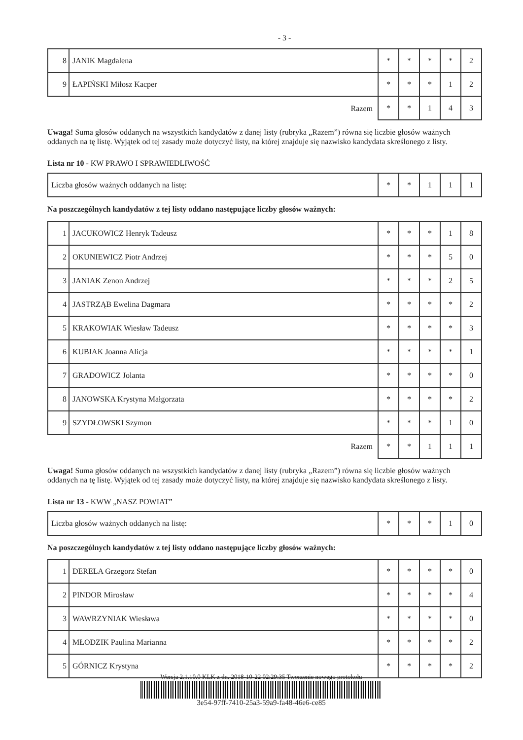- 3 -
| 8 | JANIK Magdalena | * | * | * | * | 2 |
| 9 | ŁAPIŃSKI Miłosz Kacper | * | * | * | 1 | 2 |
| Razem | | * | * | 1 | 4 | 3 |
Uwaga! Suma głosów oddanych na wszystkich kandydatów z danej listy (rubryka „Razem”) równa się liczbie głosów ważnych oddanych na tę listę. Wyjątek od tej zasady może dotyczyć listy, na której znajduje się nazwisko kandydata skreślonego z listy.
Lista nr 10 - KW PRAWO I SPRAWIEDLIWOŚĆ
| Liczba głosów ważnych oddanych na listę: | * | * | 1 | 1 | 1 |
Na poszczególnych kandydatów z tej listy oddano następujące liczby głosów ważnych:
| 1 | JACUKOWICZ Henryk Tadeusz | * | * | * | 1 | 8 |
| 2 | OKUNIEWICZ Piotr Andrzej | * | * | * | 5 | 0 |
| 3 | JANIAK Zenon Andrzej | * | * | * | 2 | 5 |
| 4 | JASTRZĄB Ewelina Dagmara | * | * | * | * | 2 |
| 5 | KRAKOWIAK Wiesław Tadeusz | * | * | * | * | 3 |
| 6 | KUBIAK Joanna Alicja | * | * | * | * | 1 |
| 7 | GRADOWICZ Jolanta | * | * | * | * | 0 |
| 8 | JANOWSKA Krystyna Małgorzata | * | * | * | * | 2 |
| 9 | SZYDŁOWSKI Szymon | * | * | * | 1 | 0 |
| Razem | | * | * | 1 | 1 | 1 |
Uwaga! Suma głosów oddanych na wszystkich kandydatów z danej listy (rubryka „Razem”) równa się liczbie głosów ważnych oddanych na tę listę. Wyjątek od tej zasady może dotyczyć listy, na której znajduje się nazwisko kandydata skreślonego z listy.
Lista nr 13 - KWW „NASZ POWIAT”
| Liczba głosów ważnych oddanych na listę: | * | * | * | 1 | 0 |
Na poszczególnych kandydatów z tej listy oddano następujące liczby głosów ważnych:
| 1 | DERELA Grzegorz Stefan | * | * | * | * | 0 |
| 2 | PINDOR Mirosław | * | * | * | * | 4 |
| 3 | WAWRZYNIAK Wiesława | * | * | * | * | 0 |
| 4 | MŁODZIK Paulina Marianna | * | * | * | * | 2 |
| 5 | GÓRNICZ Krystyna | * | * | * | * | 2 |
Wersja 2.1.10.0 KLK z dn. 2018-10-22 02:29:35 Tworzenie nowego protokołu
3e54-97ff-7410-25a3-59a9-fa48-46e6-ce85